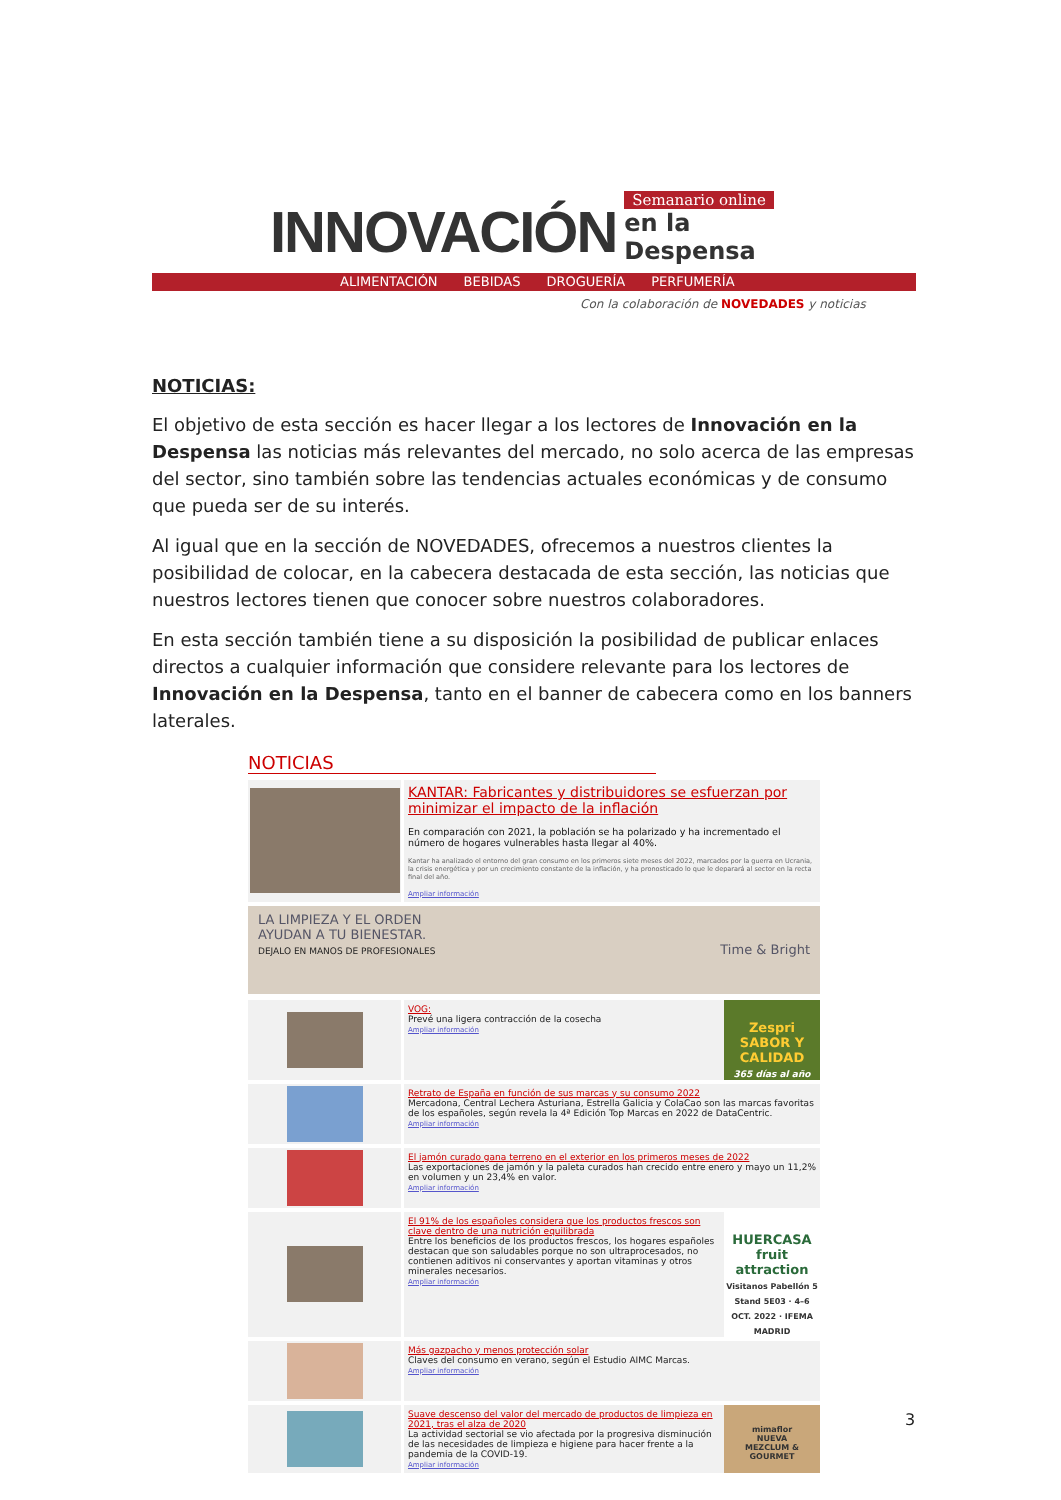INNOVACIÓN Semanario online
en la Despensa
ALIMENTACIÓN BEBIDAS DROGUERÍA PERFUMERÍA
Con la colaboración de NOVEDADES y noticias
NOTICIAS:
El objetivo de esta sección es hacer llegar a los lectores de Innovación en la Despensa las noticias más relevantes del mercado, no solo acerca de las empresas del sector, sino también sobre las tendencias actuales económicas y de consumo que pueda ser de su interés.
Al igual que en la sección de NOVEDADES, ofrecemos a nuestros clientes la posibilidad de colocar, en la cabecera destacada de esta sección, las noticias que nuestros lectores tienen que conocer sobre nuestros colaboradores.
En esta sección también tiene a su disposición la posibilidad de publicar enlaces directos a cualquier información que considere relevante para los lectores de Innovación en la Despensa, tanto en el banner de cabecera como en los banners laterales.
NOTICIAS
KANTAR: Fabricantes y distribuidores se esfuerzan por minimizar el impacto de la inflación
En comparación con 2021, la población se ha polarizado y ha incrementado el número de hogares vulnerables hasta llegar al 40%.
Kantar ha analizado el entorno del gran consumo en los primeros siete meses del 2022, marcados por la guerra en Ucrania, la crisis energética y por un crecimiento constante de la inflación, y ha pronosticado lo que le deparará al sector en la recta final del año.
Ampliar información
LA LIMPIEZA Y EL ORDEN
AYUDAN A TU BIENESTAR.
DEJALO EN MANOS DE PROFESIONALES Time & Bright
VOG:
Prevé una ligera contracción de la cosecha
Ampliar información
Zespri
SABOR Y CALIDAD
365 días al año
Retrato de España en función de sus marcas y su consumo 2022
Mercadona, Central Lechera Asturiana, Estrella Galicia y ColaCao son las marcas favoritas de los españoles, según revela la 4ª Edición Top Marcas en 2022 de DataCentric.
Ampliar información
El jamón curado gana terreno en el exterior en los primeros meses de 2022
Las exportaciones de jamón y la paleta curados han crecido entre enero y mayo un 11,2% en volumen y un 23,4% en valor.
Ampliar información
El 91% de los españoles considera que los productos frescos son clave dentro de una nutrición equilibrada
Entre los beneficios de los productos frescos, los hogares españoles destacan que son saludables porque no son ultraprocesados, no contienen aditivos ni conservantes y aportan vitaminas y otros minerales necesarios.
Ampliar información
HUERCASA
fruit attraction
Visitanos Pabellón 5 Stand 5E03 · 4–6 OCT. 2022 · IFEMA MADRID
Más gazpacho y menos protección solar
Claves del consumo en verano, según el Estudio AIMC Marcas.
Ampliar información
Suave descenso del valor del mercado de productos de limpieza en 2021, tras el alza de 2020
La actividad sectorial se vio afectada por la progresiva disminución de las necesidades de limpieza e higiene para hacer frente a la pandemia de la COVID-19.
Ampliar información
mimaflor
NUEVA
MEZCLUM & GOURMET
3